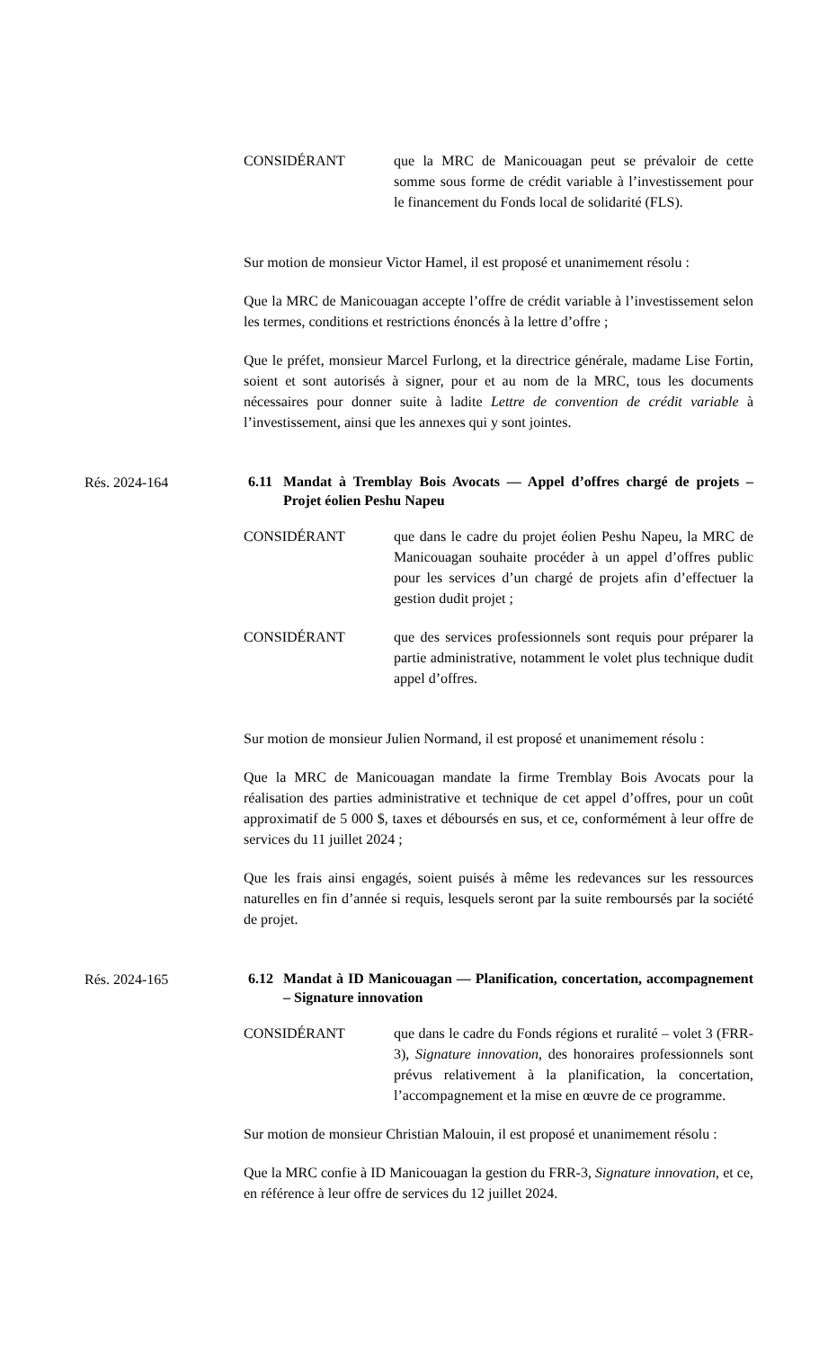CONSIDÉRANT que la MRC de Manicouagan peut se prévaloir de cette somme sous forme de crédit variable à l’investissement pour le financement du Fonds local de solidarité (FLS).
Sur motion de monsieur Victor Hamel, il est proposé et unanimement résolu :
Que la MRC de Manicouagan accepte l’offre de crédit variable à l’investissement selon les termes, conditions et restrictions énoncés à la lettre d’offre ;
Que le préfet, monsieur Marcel Furlong, et la directrice générale, madame Lise Fortin, soient et sont autorisés à signer, pour et au nom de la MRC, tous les documents nécessaires pour donner suite à ladite Lettre de convention de crédit variable à l’investissement, ainsi que les annexes qui y sont jointes.
Rés. 2024-164
6.11 Mandat à Tremblay Bois Avocats — Appel d’offres chargé de projets – Projet éolien Peshu Napeu
CONSIDÉRANT que dans le cadre du projet éolien Peshu Napeu, la MRC de Manicouagan souhaite procéder à un appel d’offres public pour les services d’un chargé de projets afin d’effectuer la gestion dudit projet ;
CONSIDÉRANT que des services professionnels sont requis pour préparer la partie administrative, notamment le volet plus technique dudit appel d’offres.
Sur motion de monsieur Julien Normand, il est proposé et unanimement résolu :
Que la MRC de Manicouagan mandate la firme Tremblay Bois Avocats pour la réalisation des parties administrative et technique de cet appel d’offres, pour un coût approximatif de 5 000 $, taxes et déboursés en sus, et ce, conformément à leur offre de services du 11 juillet 2024 ;
Que les frais ainsi engagés, soient puisés à même les redevances sur les ressources naturelles en fin d’année si requis, lesquels seront par la suite remboursés par la société de projet.
Rés. 2024-165
6.12 Mandat à ID Manicouagan — Planification, concertation, accompagnement – Signature innovation
CONSIDÉRANT que dans le cadre du Fonds régions et ruralité – volet 3 (FRR-3), Signature innovation, des honoraires professionnels sont prévus relativement à la planification, la concertation, l’accompagnement et la mise en œuvre de ce programme.
Sur motion de monsieur Christian Malouin, il est proposé et unanimement résolu :
Que la MRC confie à ID Manicouagan la gestion du FRR-3, Signature innovation, et ce, en référence à leur offre de services du 12 juillet 2024.